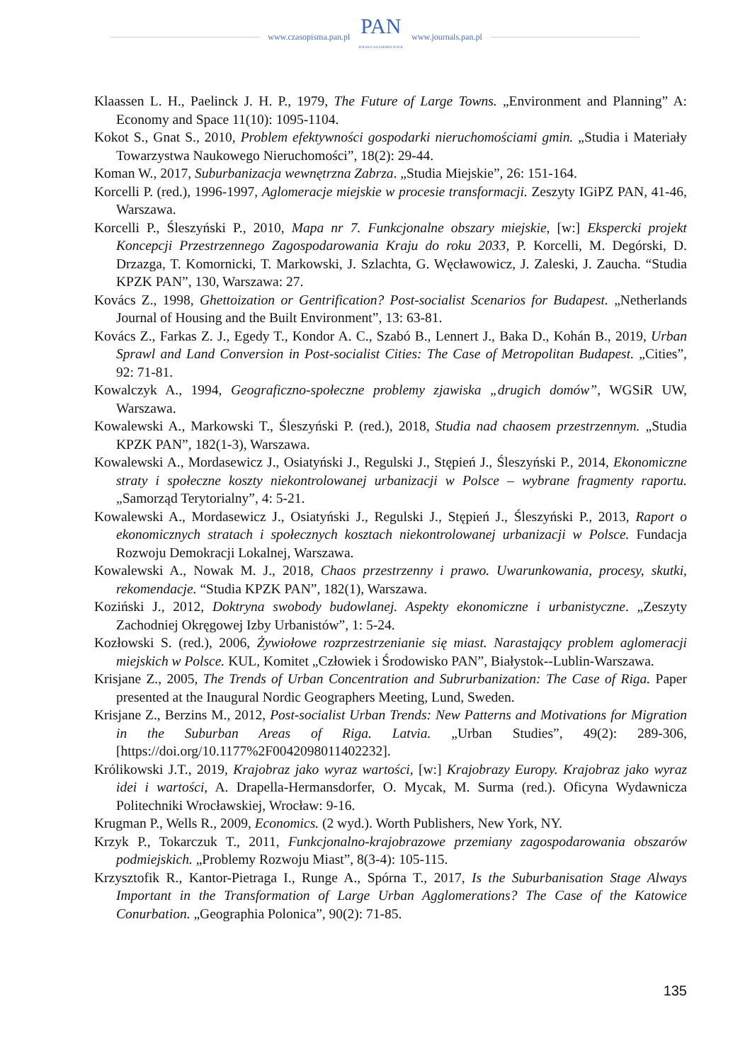www.czasopisma.pan.pl
PAN
POLSKA AKADEMIA NAUK
www.journals.pan.pl
Klaassen L. H., Paelinck J. H. P., 1979, The Future of Large Towns. „Environment and Planning” A: Economy and Space 11(10): 1095-1104.
Kokot S., Gnat S., 2010, Problem efektywności gospodarki nieruchomościami gmin. „Studia i Materiały Towarzystwa Naukowego Nieruchomości”, 18(2): 29-44.
Koman W., 2017, Suburbanizacja wewnętrzna Zabrza. „Studia Miejskie”, 26: 151-164.
Korcelli P. (red.), 1996-1997, Aglomeracje miejskie w procesie transformacji. Zeszyty IGiPZ PAN, 41-46, Warszawa.
Korcelli P., Śleszyński P., 2010, Mapa nr 7. Funkcjonalne obszary miejskie, [w:] Ekspercki projekt Koncepcji Przestrzennego Zagospodarowania Kraju do roku 2033, P. Korcelli, M. Degórski, D. Drzazga, T. Komornicki, T. Markowski, J. Szlachta, G. Węcławowicz, J. Zaleski, J. Zaucha. “Studia KPZK PAN”, 130, Warszawa: 27.
Kovács Z., 1998, Ghettoization or Gentrification? Post-socialist Scenarios for Budapest. „Netherlands Journal of Housing and the Built Environment”, 13: 63-81.
Kovács Z., Farkas Z. J., Egedy T., Kondor A. C., Szabó B., Lennert J., Baka D., Kohán B., 2019, Urban Sprawl and Land Conversion in Post-socialist Cities: The Case of Metropolitan Budapest. „Cities”, 92: 71-81.
Kowalczyk A., 1994, Geograficzno-społeczne problemy zjawiska „drugich domów”, WGSiR UW, Warszawa.
Kowalewski A., Markowski T., Śleszyński P. (red.), 2018, Studia nad chaosem przestrzennym. „Studia KPZK PAN”, 182(1-3), Warszawa.
Kowalewski A., Mordasewicz J., Osiatyński J., Regulski J., Stępień J., Śleszyński P., 2014, Ekonomiczne straty i społeczne koszty niekontrolowanej urbanizacji w Polsce – wybrane fragmenty raportu. „Samorząd Terytorialny”, 4: 5-21.
Kowalewski A., Mordasewicz J., Osiatyński J., Regulski J., Stępień J., Śleszyński P., 2013, Raport o ekonomicznych stratach i społecznych kosztach niekontrolowanej urbanizacji w Polsce. Fundacja Rozwoju Demokracji Lokalnej, Warszawa.
Kowalewski A., Nowak M. J., 2018, Chaos przestrzenny i prawo. Uwarunkowania, procesy, skutki, rekomendacje. “Studia KPZK PAN”, 182(1), Warszawa.
Koziński J., 2012, Doktryna swobody budowlanej. Aspekty ekonomiczne i urbanistyczne. „Zeszyty Zachodniej Okręgowej Izby Urbanistów”, 1: 5-24.
Kozłowski S. (red.), 2006, Żywiołowe rozprzestrzenianie się miast. Narastający problem aglomeracji miejskich w Polsce. KUL, Komitet „Człowiek i Środowisko PAN”, Białystok-‑Lublin-Warszawa.
Krisjane Z., 2005, The Trends of Urban Concentration and Subrurbanization: The Case of Riga. Paper presented at the Inaugural Nordic Geographers Meeting, Lund, Sweden.
Krisjane Z., Berzins M., 2012, Post-socialist Urban Trends: New Patterns and Motivations for Migration in the Suburban Areas of Riga. Latvia. „Urban Studies”, 49(2): 289-306, [https://doi.org/10.1177%2F0042098011402232].
Królikowski J.T., 2019, Krajobraz jako wyraz wartości, [w:] Krajobrazy Europy. Krajobraz jako wyraz idei i wartości, A. Drapella-Hermansdorfer, O. Mycak, M. Surma (red.). Oficyna Wydawnicza Politechniki Wrocławskiej, Wrocław: 9-16.
Krugman P., Wells R., 2009, Economics. (2 wyd.). Worth Publishers, New York, NY.
Krzyk P., Tokarczuk T., 2011, Funkcjonalno-krajobrazowe przemiany zagospodarowania obszarów podmiejskich. „Problemy Rozwoju Miast”, 8(3-4): 105-115.
Krzysztofik R., Kantor-Pietraga I., Runge A., Spórna T., 2017, Is the Suburbanisation Stage Always Important in the Transformation of Large Urban Agglomerations? The Case of the Katowice Conurbation. „Geographia Polonica”, 90(2): 71-85.
135